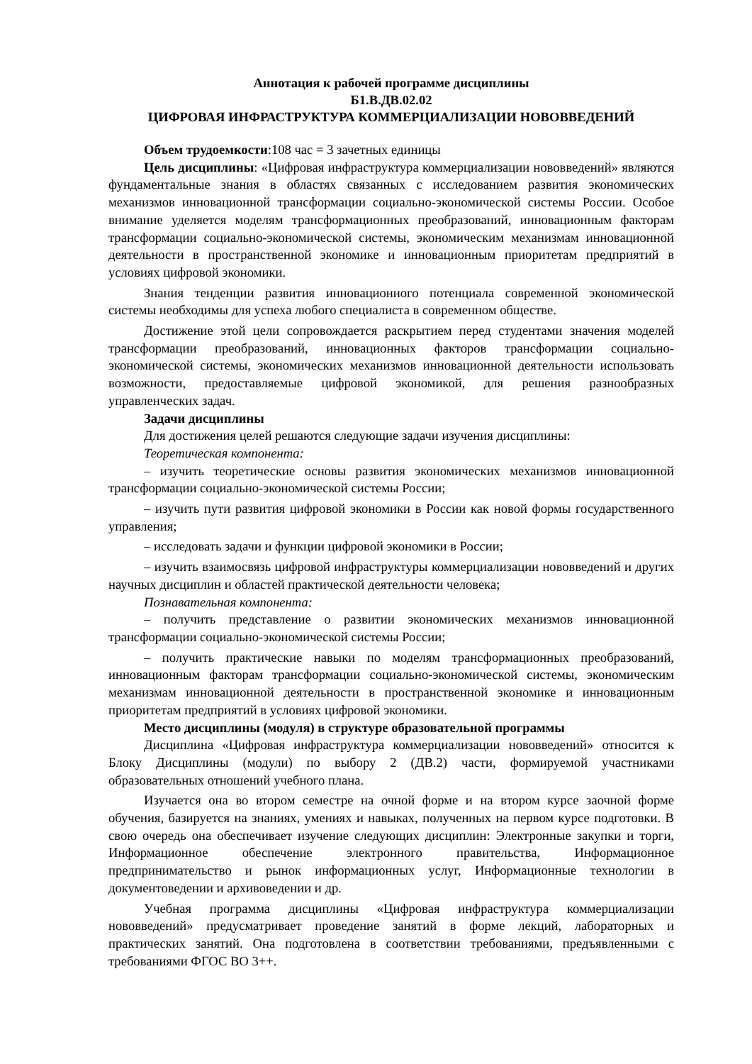Аннотация к рабочей программе дисциплины
Б1.В.ДВ.02.02
ЦИФРОВАЯ ИНФРАСТРУКТУРА КОММЕРЦИАЛИЗАЦИИ НОВОВВЕДЕНИЙ
Объем трудоемкости:108 час = 3 зачетных единицы
Цель дисциплины: «Цифровая инфраструктура коммерциализации нововведений» являются фундаментальные знания в областях связанных с исследованием развития экономических механизмов инновационной трансформации социально-экономической системы России. Особое внимание уделяется моделям трансформационных преобразований, инновационным факторам трансформации социально-экономической системы, экономическим механизмам инновационной деятельности в пространственной экономике и инновационным приоритетам предприятий в условиях цифровой экономики.
Знания тенденции развития инновационного потенциала современной экономической системы необходимы для успеха любого специалиста в современном обществе.
Достижение этой цели сопровождается раскрытием перед студентами значения моделей трансформации преобразований, инновационных факторов трансформации социально-экономической системы, экономических механизмов инновационной деятельности использовать возможности, предоставляемые цифровой экономикой, для решения разнообразных управленческих задач.
Задачи дисциплины
Для достижения целей решаются следующие задачи изучения дисциплины:
Теоретическая компонента:
– изучить теоретические основы развития экономических механизмов инновационной трансформации социально-экономической системы России;
– изучить пути развития цифровой экономики в России как новой формы государственного управления;
– исследовать задачи и функции цифровой экономики в России;
– изучить взаимосвязь цифровой инфраструктуры коммерциализации нововведений и других научных дисциплин и областей практической деятельности человека;
Познавательная компонента:
– получить представление о развитии экономических механизмов инновационной трансформации социально-экономической системы России;
– получить практические навыки по моделям трансформационных преобразований, инновационным факторам трансформации социально-экономической системы, экономическим механизмам инновационной деятельности в пространственной экономике и инновационным приоритетам предприятий в условиях цифровой экономики.
Место дисциплины (модуля) в структуре образовательной программы
Дисциплина «Цифровая инфраструктура коммерциализации нововведений» относится к Блоку Дисциплины (модули) по выбору 2 (ДВ.2) части, формируемой участниками образовательных отношений учебного плана.
Изучается она во втором семестре на очной форме и на втором курсе заочной форме обучения, базируется на знаниях, умениях и навыках, полученных на первом курсе подготовки. В свою очередь она обеспечивает изучение следующих дисциплин: Электронные закупки и торги, Информационное обеспечение электронного правительства, Информационное предпринимательство и рынок информационных услуг, Информационные технологии в документоведении и архивоведении и др.
Учебная программа дисциплины «Цифровая инфраструктура коммерциализации нововведений» предусматривает проведение занятий в форме лекций, лабораторных и практических занятий. Она подготовлена в соответствии требованиями, предъявленными с требованиями ФГОС ВО 3++.